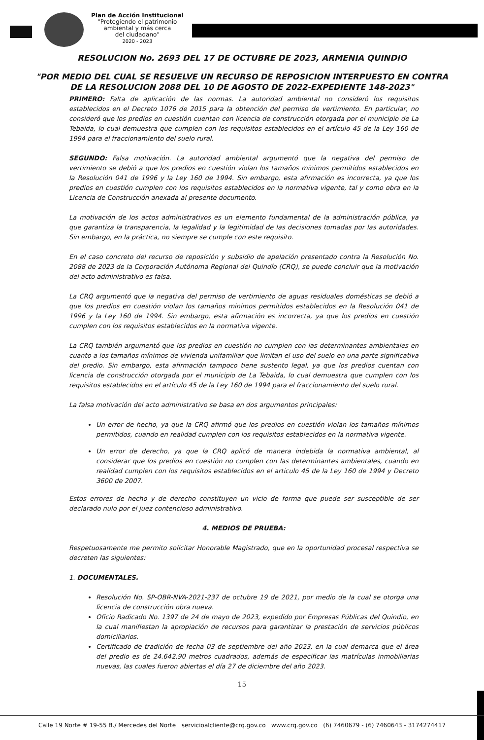Plan de Acción Institucional
"Protegiendo el patrimonio
ambiental y más cerca
del ciudadano"
2020 - 2023
RESOLUCION No. 2693 DEL 17 DE OCTUBRE DE 2023, ARMENIA QUINDIO
"POR MEDIO DEL CUAL SE RESUELVE UN RECURSO DE REPOSICION INTERPUESTO EN CONTRA DE LA RESOLUCION 2088 DEL 10 DE AGOSTO DE 2022-EXPEDIENTE 148-2023"
PRIMERO: Falta de aplicación de las normas. La autoridad ambiental no consideró los requisitos establecidos en el Decreto 1076 de 2015 para la obtención del permiso de vertimiento. En particular, no consideró que los predios en cuestión cuentan con licencia de construcción otorgada por el municipio de La Tebaida, lo cual demuestra que cumplen con los requisitos establecidos en el artículo 45 de la Ley 160 de 1994 para el fraccionamiento del suelo rural.
SEGUNDO: Falsa motivación. La autoridad ambiental argumentó que la negativa del permiso de vertimiento se debió a que los predios en cuestión violan los tamaños mínimos permitidos establecidos en la Resolución 041 de 1996 y la Ley 160 de 1994. Sin embargo, esta afirmación es incorrecta, ya que los predios en cuestión cumplen con los requisitos establecidos en la normativa vigente, tal y como obra en la Licencia de Construcción anexada al presente documento.
La motivación de los actos administrativos es un elemento fundamental de la administración pública, ya que garantiza la transparencia, la legalidad y la legitimidad de las decisiones tomadas por las autoridades. Sin embargo, en la práctica, no siempre se cumple con este requisito.
En el caso concreto del recurso de reposición y subsidio de apelación presentado contra la Resolución No. 2088 de 2023 de la Corporación Autónoma Regional del Quindío (CRQ), se puede concluir que la motivación del acto administrativo es falsa.
La CRQ argumentó que la negativa del permiso de vertimiento de aguas residuales domésticas se debió a que los predios en cuestión violan los tamaños minimos permitidos establecidos en la Resolución 041 de 1996 y la Ley 160 de 1994. Sin embargo, esta afirmación es incorrecta, ya que los predios en cuestión cumplen con los requisitos establecidos en la normativa vigente.
La CRQ también argumentó que los predios en cuestión no cumplen con las determinantes ambientales en cuanto a los tamaños mínimos de vivienda unifamiliar que limitan el uso del suelo en una parte significativa del predio. Sin embargo, esta afirmación tampoco tiene sustento legal, ya que los predios cuentan con licencia de construcción otorgada por el municipio de La Tebaida, lo cual demuestra que cumplen con los requisitos establecidos en el artículo 45 de la Ley 160 de 1994 para el fraccionamiento del suelo rural.
La falsa motivación del acto administrativo se basa en dos argumentos principales:
Un error de hecho, ya que la CRQ afirmó que los predios en cuestión violan los tamaños mínimos permitidos, cuando en realidad cumplen con los requisitos establecidos en la normativa vigente.
Un error de derecho, ya que la CRQ aplicó de manera indebida la normativa ambiental, al considerar que los predios en cuestión no cumplen con las determinantes ambientales, cuando en realidad cumplen con los requisitos establecidos en el artículo 45 de la Ley 160 de 1994 y Decreto 3600 de 2007.
Estos errores de hecho y de derecho constituyen un vicio de forma que puede ser susceptible de ser declarado nulo por el juez contencioso administrativo.
4. MEDIOS DE PRUEBA:
Respetuosamente me permito solicitar Honorable Magistrado, que en la oportunidad procesal respectiva se decreten las siguientes:
1. DOCUMENTALES.
Resolución No. SP-OBR-NVA-2021-237 de octubre 19 de 2021, por medio de la cual se otorga una licencia de construcción obra nueva.
Oficio Radicado No. 1397 de 24 de mayo de 2023, expedido por Empresas Públicas del Quindío, en la cual manifiestan la apropiación de recursos para garantizar la prestación de servicios públicos domiciliarios.
Certificado de tradición de fecha 03 de septiembre del año 2023, en la cual demarca que el área del predio es de 24.642.90 metros cuadrados, además de especificar las matrículas inmobiliarias nuevas, las cuales fueron abiertas el día 27 de diciembre del año 2023.
15
Calle 19 Norte # 19-55 B./ Mercedes del Norte servicioalcliente@crq.gov.co www.crq.gov.co (6) 7460679 - (6) 7460643 - 3174274417